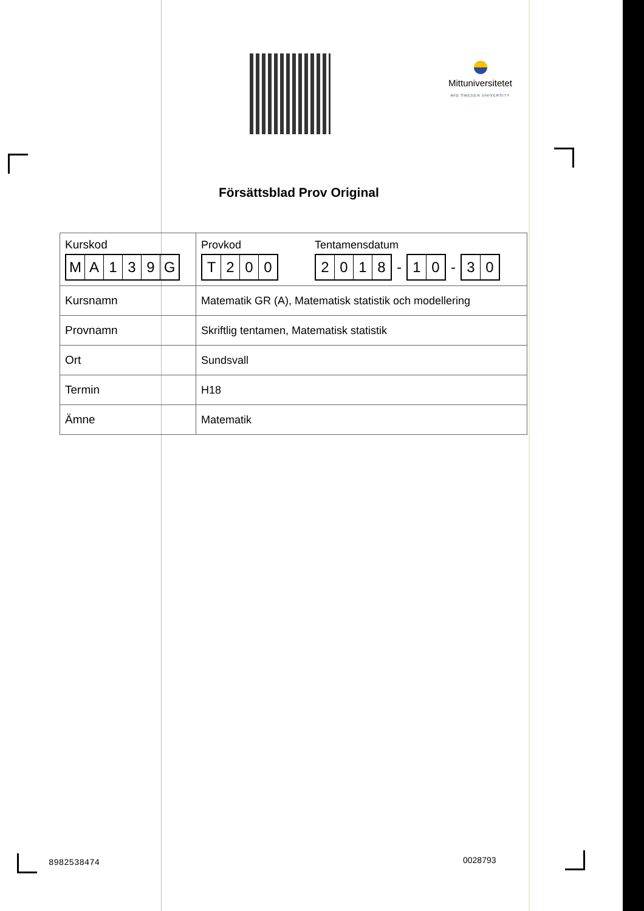Mittuniversitetet
MID SWEDEN UNIVERSITY
Försättsblad Prov Original
| Kurskod M A 1 3 9 G | Provkod T 2 0 0 Tentamensdatum 2 0 1 8 - 1 0 - 3 0 |
| Kursnamn | Matematik GR (A), Matematisk statistik och modellering |
| Provnamn | Skriftlig tentamen, Matematisk statistik |
| Ort | Sundsvall |
| Termin | H18 |
| Ämne | Matematik |
8982538474 0028793